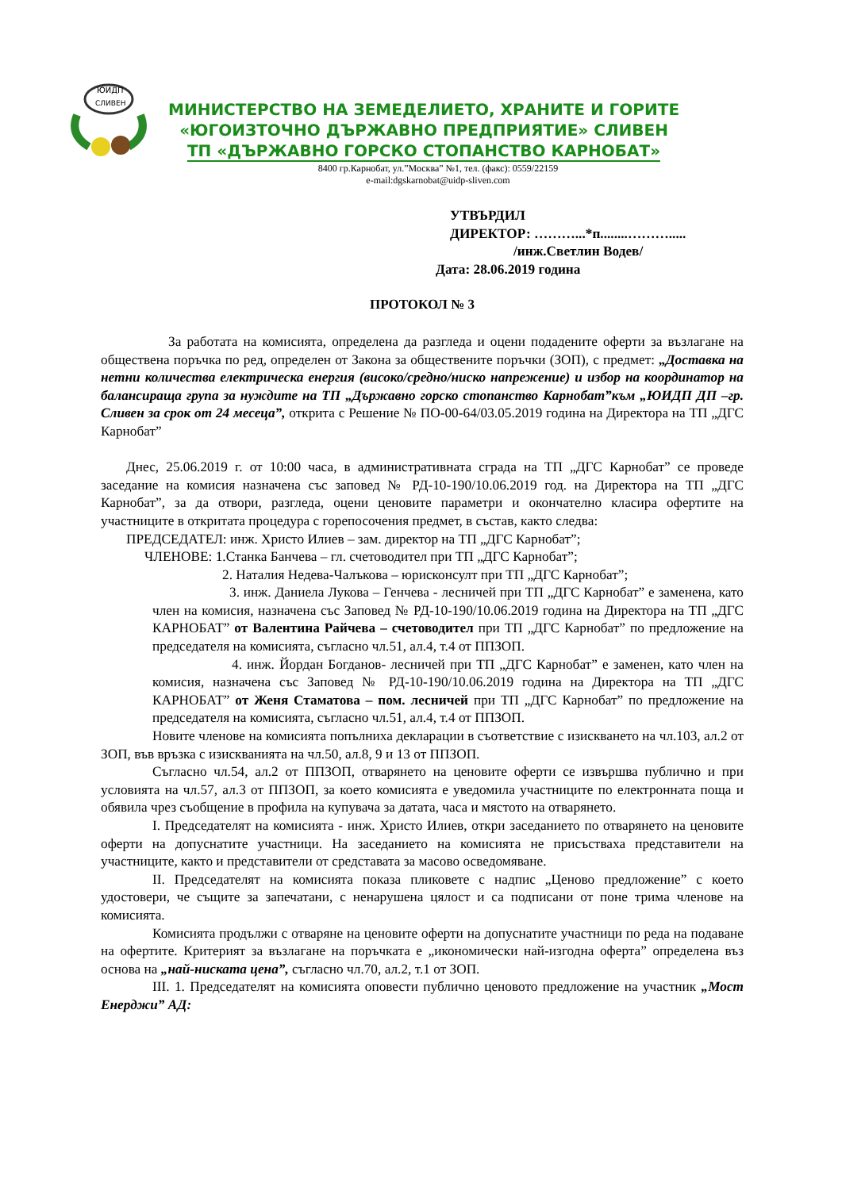ЮИДП
СЛИВЕН
МИНИСТЕРСТВО НА ЗЕМЕДЕЛИЕТО, ХРАНИТЕ И ГОРИТЕ
«ЮГОИЗТОЧНО ДЪРЖАВНО ПРЕДПРИЯТИЕ» СЛИВЕН
ТП «ДЪРЖАВНО ГОРСКО СТОПАНСТВО КАРНОБАТ»
8400 гр.Карнобат, ул.”Москва” №1, тел. (факс): 0559/22159
e-mail:dgskarnobat@uidp-sliven.com
УТВЪРДИЛ
ДИРЕКТОР: ………...*п........……….....
/инж.Светлин Водев/
Дата: 28.06.2019 година
ПРОТОКОЛ № 3
За работата на комисията, определена да разгледа и оцени подадените оферти за възлагане на обществена поръчка по ред, определен от Закона за обществените поръчки (ЗОП), с предмет: „Доставка на нетни количества електрическа енергия (високо/средно/ниско напрежение) и избор на координатор на балансираща група за нуждите на ТП „Държавно горско стопанство Карнобат”към „ЮИДП ДП –гр. Сливен за срок от 24 месеца”, открита с Решение № ПО-00-64/03.05.2019 година на Директора на ТП „ДГС Карнобат”
Днес, 25.06.2019 г. от 10:00 часа, в административната сграда на ТП „ДГС Карнобат” се проведе заседание на комисия назначена със заповед № РД-10-190/10.06.2019 год. на Директора на ТП „ДГС Карнобат”, за да отвори, разгледа, оцени ценовите параметри и окончателно класира офертите на участниците в откритата процедура с горепосочения предмет, в състав, както следва:
ПРЕДСЕДАТЕЛ: инж. Христо Илиев – зам. директор на ТП „ДГС Карнобат”;
ЧЛЕНОВЕ: 1.Станка Банчева – гл. счетоводител при ТП „ДГС Карнобат”;
2. Наталия Недева-Чалъкова – юрисконсулт при ТП „ДГС Карнобат”;
3. инж. Даниела Лукова – Генчева - лесничей при ТП „ДГС Карнобат” е заменена, като член на комисия, назначена със Заповед № РД-10-190/10.06.2019 година на Директора на ТП „ДГС КАРНОБАТ” от Валентина Райчева – счетоводител при ТП „ДГС Карнобат” по предложение на председателя на комисията, съгласно чл.51, ал.4, т.4 от ППЗОП.
4. инж. Йордан Богданов- лесничей при ТП „ДГС Карнобат” е заменен, като член на комисия, назначена със Заповед № РД-10-190/10.06.2019 година на Директора на ТП „ДГС КАРНОБАТ” от Женя Стаматова – пом. лесничей при ТП „ДГС Карнобат” по предложение на председателя на комисията, съгласно чл.51, ал.4, т.4 от ППЗОП.
Новите членове на комисията попълниха декларации в съответствие с изискването на чл.103, ал.2 от ЗОП, във връзка с изискванията на чл.50, ал.8, 9 и 13 от ППЗОП.
Съгласно чл.54, ал.2 от ППЗОП, отварянето на ценовите оферти се извършва публично и при условията на чл.57, ал.3 от ППЗОП, за което комисията е уведомила участниците по електронната поща и обявила чрез съобщение в профила на купувача за датата, часа и мястото на отварянето.
I. Председателят на комисията - инж. Христо Илиев, откри заседанието по отварянето на ценовите оферти на допуснатите участници. На заседанието на комисията не присъстваха представители на участниците, както и представители от средставата за масово осведомяване.
II. Председателят на комисията показа пликовете с надпис „Ценово предложение” с което удостовери, че същите за запечатани, с ненарушена цялост и са подписани от поне трима членове на комисията.
Комисията продължи с отваряне на ценовите оферти на допуснатите участници по реда на подаване на офертите. Критерият за възлагане на поръчката е „икономически най-изгодна оферта” определена въз основа на „най-ниската цена”, съгласно чл.70, ал.2, т.1 от ЗОП.
III. 1. Председателят на комисията оповести публично ценовото предложение на участник „Мост Енерджи” АД: